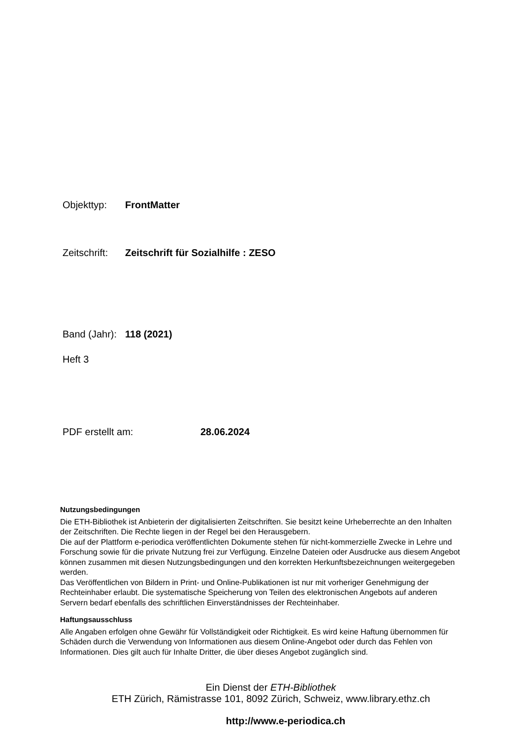Objekttyp: FrontMatter
Zeitschrift: Zeitschrift für Sozialhilfe : ZESO
Band (Jahr): 118 (2021)
Heft 3
PDF erstellt am: 28.06.2024
Nutzungsbedingungen
Die ETH-Bibliothek ist Anbieterin der digitalisierten Zeitschriften. Sie besitzt keine Urheberrechte an den Inhalten der Zeitschriften. Die Rechte liegen in der Regel bei den Herausgebern.
Die auf der Plattform e-periodica veröffentlichten Dokumente stehen für nicht-kommerzielle Zwecke in Lehre und Forschung sowie für die private Nutzung frei zur Verfügung. Einzelne Dateien oder Ausdrucke aus diesem Angebot können zusammen mit diesen Nutzungsbedingungen und den korrekten Herkunftsbezeichnungen weitergegeben werden.
Das Veröffentlichen von Bildern in Print- und Online-Publikationen ist nur mit vorheriger Genehmigung der Rechteinhaber erlaubt. Die systematische Speicherung von Teilen des elektronischen Angebots auf anderen Servern bedarf ebenfalls des schriftlichen Einverständnisses der Rechteinhaber.
Haftungsausschluss
Alle Angaben erfolgen ohne Gewähr für Vollständigkeit oder Richtigkeit. Es wird keine Haftung übernommen für Schäden durch die Verwendung von Informationen aus diesem Online-Angebot oder durch das Fehlen von Informationen. Dies gilt auch für Inhalte Dritter, die über dieses Angebot zugänglich sind.
Ein Dienst der ETH-Bibliothek
ETH Zürich, Rämistrasse 101, 8092 Zürich, Schweiz, www.library.ethz.ch
http://www.e-periodica.ch